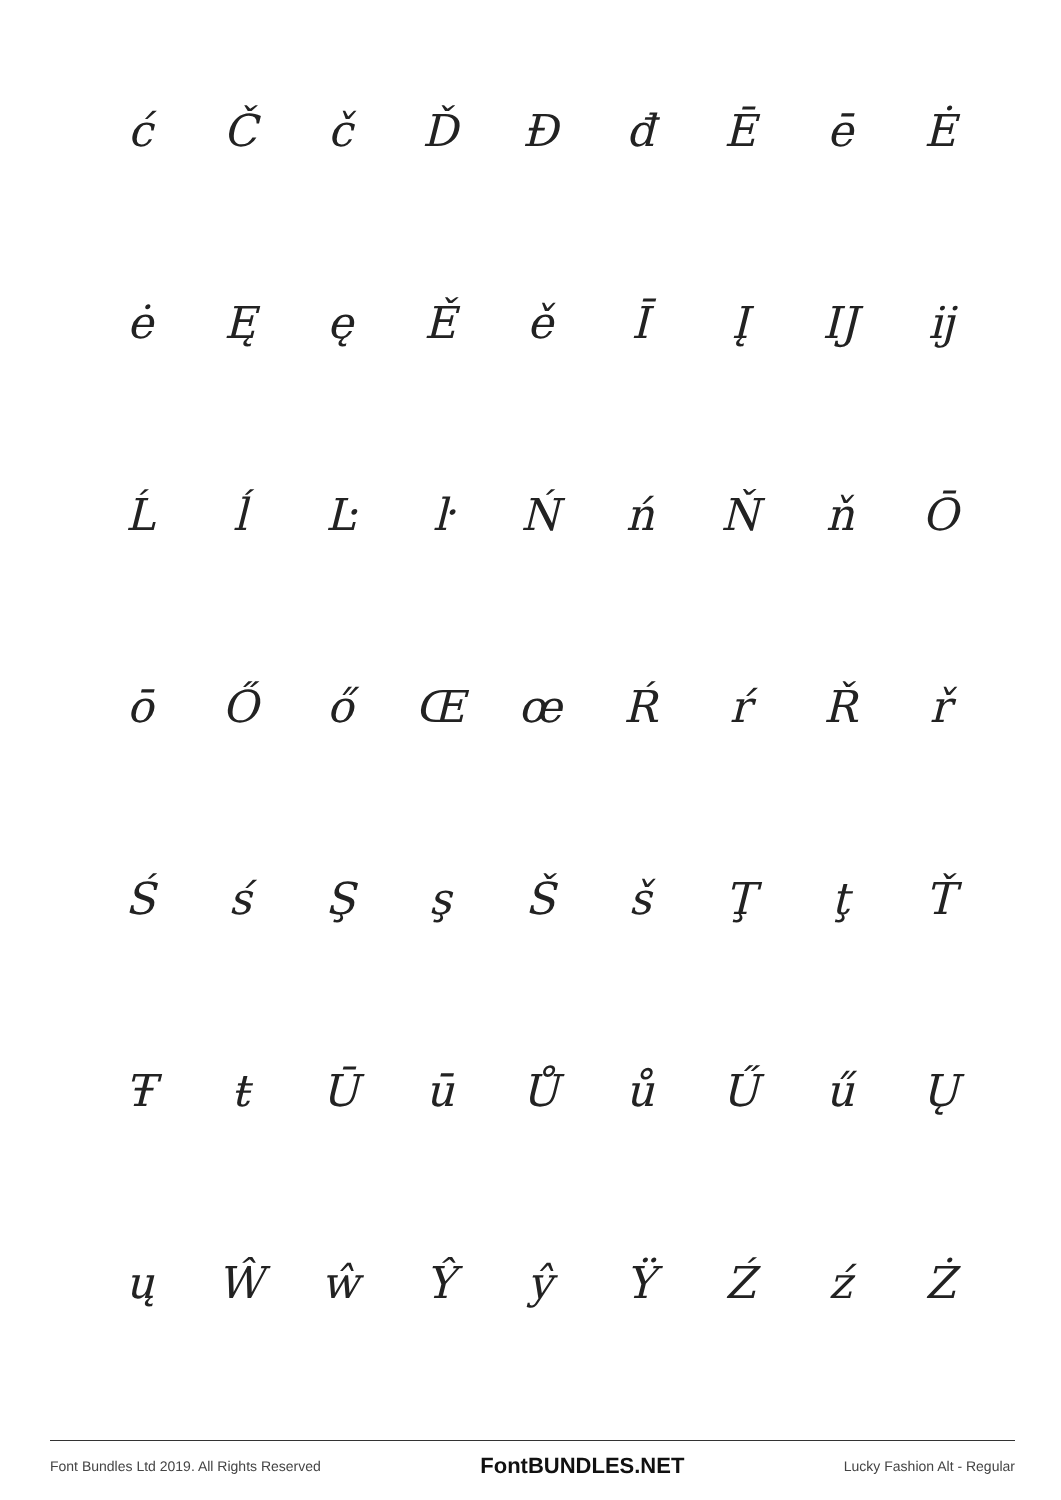ć
Č
č
Ď
Đ
đ
Ē
ē
Ė
ė
Ę
ę
Ě
ě
Ī
Į
Ĳ
ĳ
Ĺ
ĺ
Ŀ
ŀ
Ń
ń
Ň
ň
Ō
ō
Ő
ő
Œ
œ
Ŕ
ŕ
Ř
ř
Ś
ś
Ş
ş
Š
š
Ţ
ţ
Ť
Ŧ
ŧ
Ū
ū
Ů
ů
Ű
ű
Ų
ų
Ŵ
ŵ
Ŷ
ŷ
Ÿ
Ź
ź
Ż
Font Bundles Ltd 2019. All Rights Reserved FontBUNDLES.NET Lucky Fashion Alt - Regular